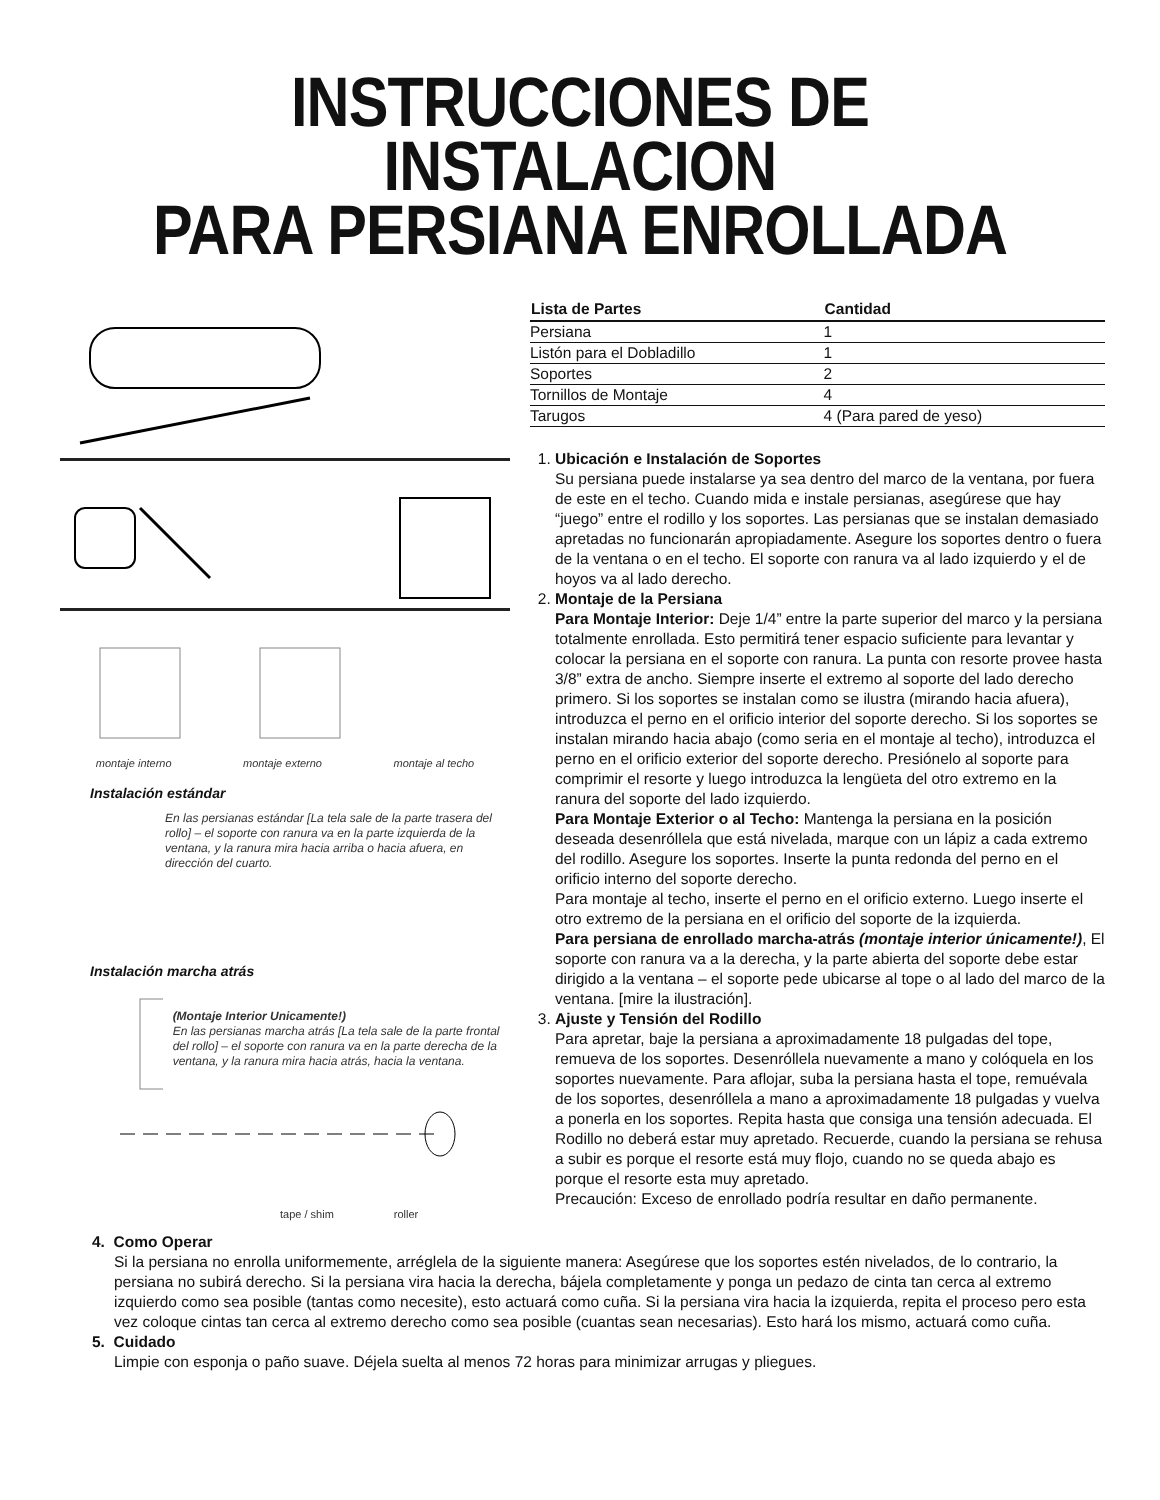INSTRUCCIONES DE INSTALACION
PARA PERSIANA ENROLLADA
montaje interno montaje externo montaje al techo
Instalación estándar
En las persianas estándar [La tela sale de la parte trasera del rollo] – el soporte con ranura va en la parte izquierda de la ventana, y la ranura mira hacia arriba o hacia afuera, en dirección del cuarto.
Instalación marcha atrás
(Montaje Interior Unicamente!)
En las persianas marcha atrás [La tela sale de la parte frontal del rollo] – el soporte con ranura va en la parte derecha de la ventana, y la ranura mira hacia atrás, hacia la ventana.
tape / shim roller
| Lista de Partes | Cantidad |
| --- | --- |
| Persiana | 1 |
| Listón para el Dobladillo | 1 |
| Soportes | 2 |
| Tornillos de Montaje | 4 |
| Tarugos | 4 (Para pared de yeso) |
1. Ubicación e Instalación de Soportes
Su persiana puede instalarse ya sea dentro del marco de la ventana, por fuera de este en el techo. Cuando mida e instale persianas, asegúrese que hay “juego” entre el rodillo y los soportes. Las persianas que se instalan demasiado apretadas no funcionarán apropiadamente. Asegure los soportes dentro o fuera de la ventana o en el techo. El soporte con ranura va al lado izquierdo y el de hoyos va al lado derecho.
2. Montaje de la Persiana
Para Montaje Interior: Deje 1/4” entre la parte superior del marco y la persiana totalmente enrollada. Esto permitirá tener espacio suficiente para levantar y colocar la persiana en el soporte con ranura. La punta con resorte provee hasta 3/8” extra de ancho. Siempre inserte el extremo al soporte del lado derecho primero. Si los soportes se instalan como se ilustra (mirando hacia afuera), introduzca el perno en el orificio interior del soporte derecho. Si los soportes se instalan mirando hacia abajo (como seria en el montaje al techo), introduzca el perno en el orificio exterior del soporte derecho. Presiónelo al soporte para comprimir el resorte y luego introduzca la lengüeta del otro extremo en la ranura del soporte del lado izquierdo.
Para Montaje Exterior o al Techo: Mantenga la persiana en la posición deseada desenróllela que está nivelada, marque con un lápiz a cada extremo del rodillo. Asegure los soportes. Inserte la punta redonda del perno en el orificio interno del soporte derecho.
Para montaje al techo, inserte el perno en el orificio externo. Luego inserte el otro extremo de la persiana en el orificio del soporte de la izquierda.
Para persiana de enrollado marcha-atrás (montaje interior únicamente!), El soporte con ranura va a la derecha, y la parte abierta del soporte debe estar dirigido a la ventana – el soporte pede ubicarse al tope o al lado del marco de la ventana. [mire la ilustración].
3. Ajuste y Tensión del Rodillo
Para apretar, baje la persiana a aproximadamente 18 pulgadas del tope, remueva de los soportes. Desenróllela nuevamente a mano y colóquela en los soportes nuevamente. Para aflojar, suba la persiana hasta el tope, remuévala de los soportes, desenróllela a mano a aproximadamente 18 pulgadas y vuelva a ponerla en los soportes. Repita hasta que consiga una tensión adecuada. El Rodillo no deberá estar muy apretado. Recuerde, cuando la persiana se rehusa a subir es porque el resorte está muy flojo, cuando no se queda abajo es porque el resorte esta muy apretado.
Precaución: Exceso de enrollado podría resultar en daño permanente.
4. Como Operar
Si la persiana no enrolla uniformemente, arréglela de la siguiente manera: Asegúrese que los soportes estén nivelados, de lo contrario, la persiana no subirá derecho. Si la persiana vira hacia la derecha, bájela completamente y ponga un pedazo de cinta tan cerca al extremo izquierdo como sea posible (tantas como necesite), esto actuará como cuña. Si la persiana vira hacia la izquierda, repita el proceso pero esta vez coloque cintas tan cerca al extremo derecho como sea posible (cuantas sean necesarias). Esto hará los mismo, actuará como cuña.
5. Cuidado
Limpie con esponja o paño suave. Déjela suelta al menos 72 horas para minimizar arrugas y pliegues.